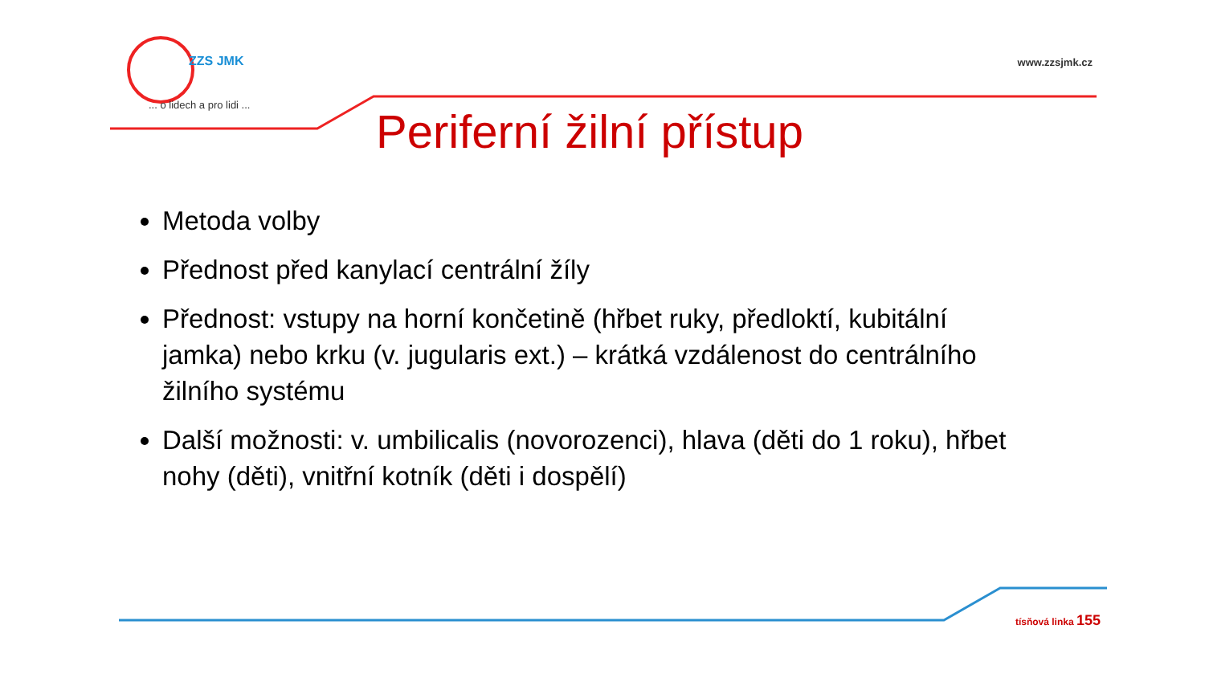ZZS JMK
... o lidech a pro lidi ...
www.zzsjmk.cz
Periferní žilní přístup
Metoda volby
Přednost před kanylací centrální žíly
Přednost: vstupy na horní končetině (hřbet ruky, předloktí, kubitální jamka) nebo krku (v. jugularis ext.) – krátká vzdálenost do centrálního žilního systému
Další možnosti: v. umbilicalis (novorozenci), hlava (děti do 1 roku), hřbet nohy (děti), vnitřní kotník (děti i dospělí)
tísňová linka 155